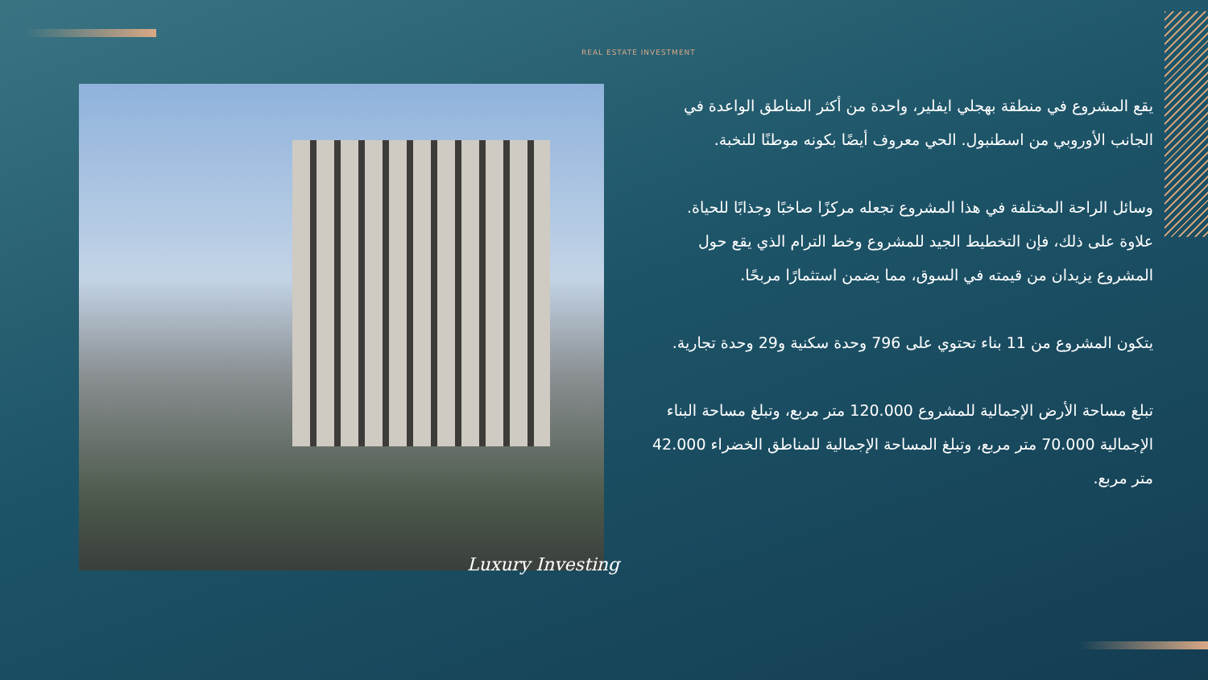REAL ESTATE INVESTMENT
Luxury Investing
يقع المشروع في منطقة بهجلي ايفلير، واحدة من أكثر المناطق الواعدة في الجانب الأوروبي من اسطنبول. الحي معروف أيضًا بكونه موطنًا للنخبة.
وسائل الراحة المختلفة في هذا المشروع تجعله مركزًا صاخبًا وجذابًا للحياة. علاوة على ذلك، فإن التخطيط الجيد للمشروع وخط الترام الذي يقع حول المشروع يزيدان من قيمته في السوق، مما يضمن استثمارًا مربحًا.
يتكون المشروع من 11 بناء تحتوي على 796 وحدة سكنية و29 وحدة تجارية.
تبلغ مساحة الأرض الإجمالية للمشروع 120.000 متر مربع، وتبلغ مساحة البناء الإجمالية 70.000 متر مربع، وتبلغ المساحة الإجمالية للمناطق الخضراء 42.000 متر مربع.